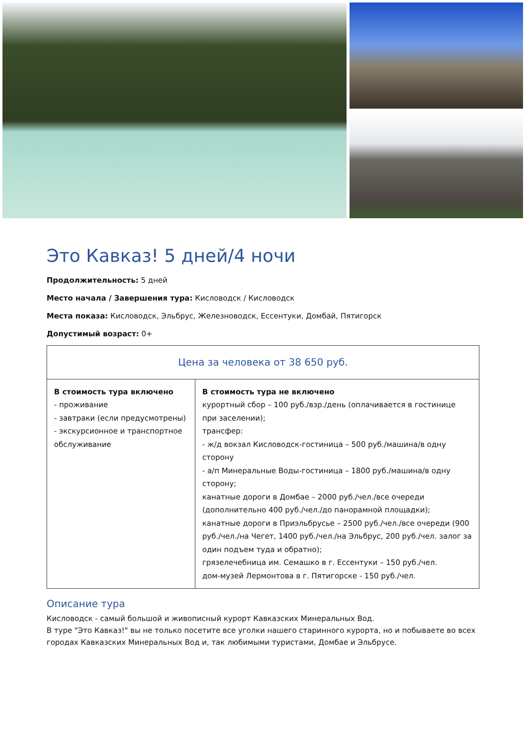Это Кавказ! 5 дней/4 ночи
Продолжительность: 5 дней
Место начала / Завершения тура: Кисловодск / Кисловодск
Места показа: Кисловодск, Эльбрус, Железноводск, Ессентуки, Домбай, Пятигорск
Допустимый возраст: 0+
| Цена за человека от 38 650 руб. | |
| --- | --- |
| В стоимость тура включено - проживание - завтраки (если предусмотрены) - экскурсионное и транспортное обслуживание | В стоимость тура не включено курортный сбор – 100 руб./взр./день (оплачивается в гостинице при заселении); трансфер: - ж/д вокзал Кисловодск-гостиница – 500 руб./машина/в одну сторону - а/п Минеральные Воды-гостиница – 1800 руб./машина/в одну сторону; канатные дороги в Домбае – 2000 руб./чел./все очереди (дополнительно 400 руб./чел./до панорамной площадки); канатные дороги в Приэльбрусье – 2500 руб./чел./все очереди (900 руб./чел./на Чегет, 1400 руб./чел./на Эльбрус, 200 руб./чел. залог за один подъем туда и обратно); грязелечебница им. Семашко в г. Ессентуки – 150 руб./чел. дом-музей Лермонтова в г. Пятигорске - 150 руб./чел. |
Описание тура
Кисловодск - самый большой и живописный курорт Кавказских Минеральных Вод.
В туре "Это Кавказ!" вы не только посетите все уголки нашего старинного курорта, но и побываете во всех городах Кавказских Минеральных Вод и, так любимыми туристами, Домбае и Эльбрусе.